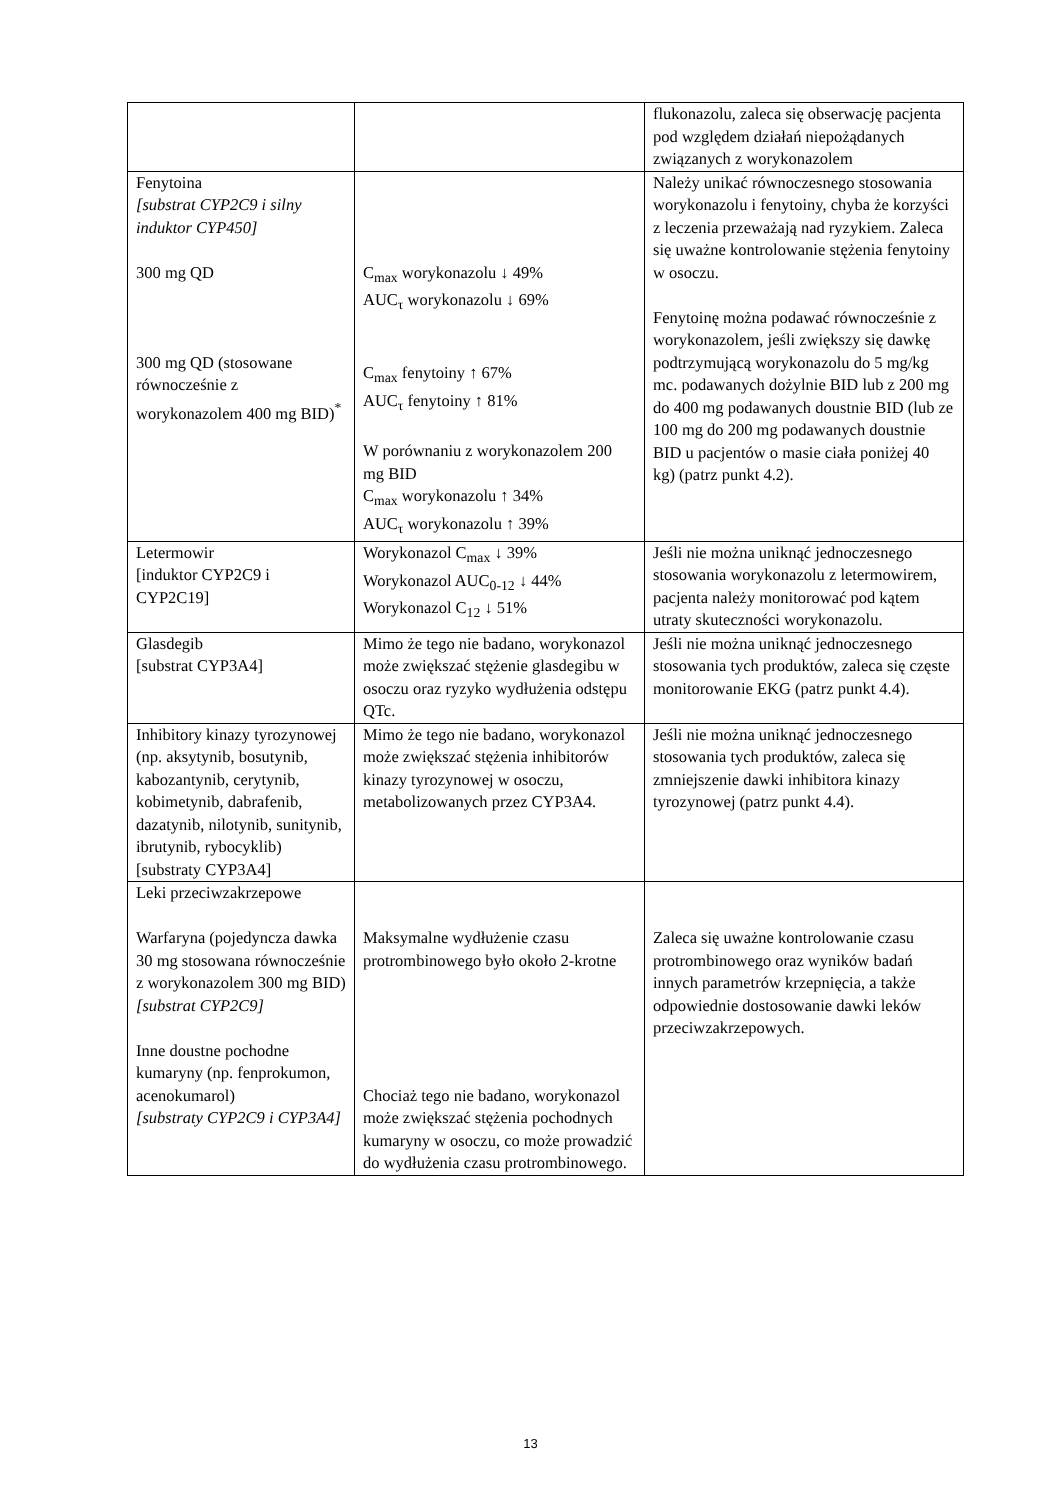| | | flukonazolu, zaleca się obserwację pacjenta pod względem działań niepożądanych związanych z worykonazolem |
| Fenytoina [substrat CYP2C9 i silny induktor CYP450] 300 mg QD 300 mg QD (stosowane równocześnie z worykonazolem 400 mg BID)<sup>*</sup> | C<sub>max</sub> worykonazolu ↓ 49% AUC<sub>τ</sub> worykonazolu ↓ 69% C<sub>max</sub> fenytoiny ↑ 67% AUC<sub>τ</sub> fenytoiny ↑ 81% W porównaniu z worykonazolem 200 mg BID C<sub>max</sub> worykonazolu ↑ 34% AUC<sub>τ</sub> worykonazolu ↑ 39% | Należy unikać równoczesnego stosowania worykonazolu i fenytoiny, chyba że korzyści z leczenia przeważają nad ryzykiem. Zaleca się uważne kontrolowanie stężenia fenytoiny w osoczu. Fenytoinę można podawać równocześnie z worykonazolem, jeśli zwiększy się dawkę podtrzymującą worykonazolu do 5 mg/kg mc. podawanych dożylnie BID lub z 200 mg do 400 mg podawanych doustnie BID (lub ze 100 mg do 200 mg podawanych doustnie BID u pacjentów o masie ciała poniżej 40 kg) (patrz punkt 4.2). |
| Letermowir [induktor CYP2C9 i CYP2C19] | Worykonazol C<sub>max</sub> ↓ 39% Worykonazol AUC<sub>0-12</sub> ↓ 44% Worykonazol C<sub>12</sub> ↓ 51% | Jeśli nie można uniknąć jednoczesnego stosowania worykonazolu z letermowirem, pacjenta należy monitorować pod kątem utraty skuteczności worykonazolu. |
| Glasdegib [substrat CYP3A4] | Mimo że tego nie badano, worykonazol może zwiększać stężenie glasdegibu w osoczu oraz ryzyko wydłużenia odstępu QTc. | Jeśli nie można uniknąć jednoczesnego stosowania tych produktów, zaleca się częste monitorowanie EKG (patrz punkt 4.4). |
| Inhibitory kinazy tyrozynowej (np. aksytynib, bosutynib, kabozantynib, cerytynib, kobimetynib, dabrafenib, dazatynib, nilotynib, sunitynib, ibrutynib, rybocyklib) [substraty CYP3A4] | Mimo że tego nie badano, worykonazol może zwiększać stężenia inhibitorów kinazy tyrozynowej w osoczu, metabolizowanych przez CYP3A4. | Jeśli nie można uniknąć jednoczesnego stosowania tych produktów, zaleca się zmniejszenie dawki inhibitora kinazy tyrozynowej (patrz punkt 4.4). |
| Leki przeciwzakrzepowe Warfaryna (pojedyncza dawka 30 mg stosowana równocześnie z worykonazolem 300 mg BID) [substrat CYP2C9] Inne doustne pochodne kumaryny (np. fenprokumon, acenokumarol) [substraty CYP2C9 i CYP3A4] | Maksymalne wydłużenie czasu protrombinowego było około 2-krotne Chociaż tego nie badano, worykonazol może zwiększać stężenia pochodnych kumaryny w osoczu, co może prowadzić do wydłużenia czasu protrombinowego. | Zaleca się uważne kontrolowanie czasu protrombinowego oraz wyników badań innych parametrów krzepnięcia, a także odpowiednie dostosowanie dawki leków przeciwzakrzepowych. |
13